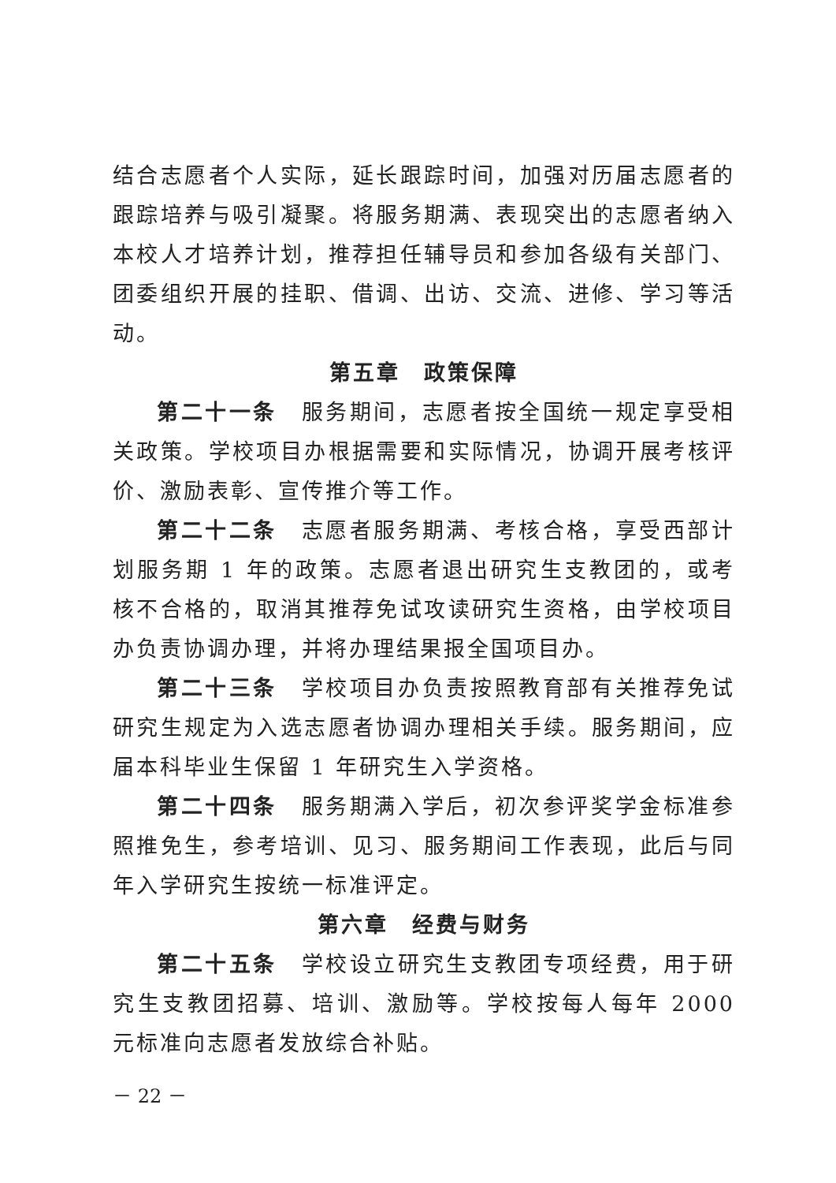结合志愿者个人实际，延长跟踪时间，加强对历届志愿者的跟踪培养与吸引凝聚。将服务期满、表现突出的志愿者纳入本校人才培养计划，推荐担任辅导员和参加各级有关部门、团委组织开展的挂职、借调、出访、交流、进修、学习等活动。
第五章　政策保障
第二十一条　服务期间，志愿者按全国统一规定享受相关政策。学校项目办根据需要和实际情况，协调开展考核评价、激励表彰、宣传推介等工作。
第二十二条　志愿者服务期满、考核合格，享受西部计划服务期 1 年的政策。志愿者退出研究生支教团的，或考核不合格的，取消其推荐免试攻读研究生资格，由学校项目办负责协调办理，并将办理结果报全国项目办。
第二十三条　学校项目办负责按照教育部有关推荐免试研究生规定为入选志愿者协调办理相关手续。服务期间，应届本科毕业生保留 1 年研究生入学资格。
第二十四条　服务期满入学后，初次参评奖学金标准参照推免生，参考培训、见习、服务期间工作表现，此后与同年入学研究生按统一标准评定。
第六章　经费与财务
第二十五条　学校设立研究生支教团专项经费，用于研究生支教团招募、培训、激励等。学校按每人每年 2000 元标准向志愿者发放综合补贴。
－ 22 －